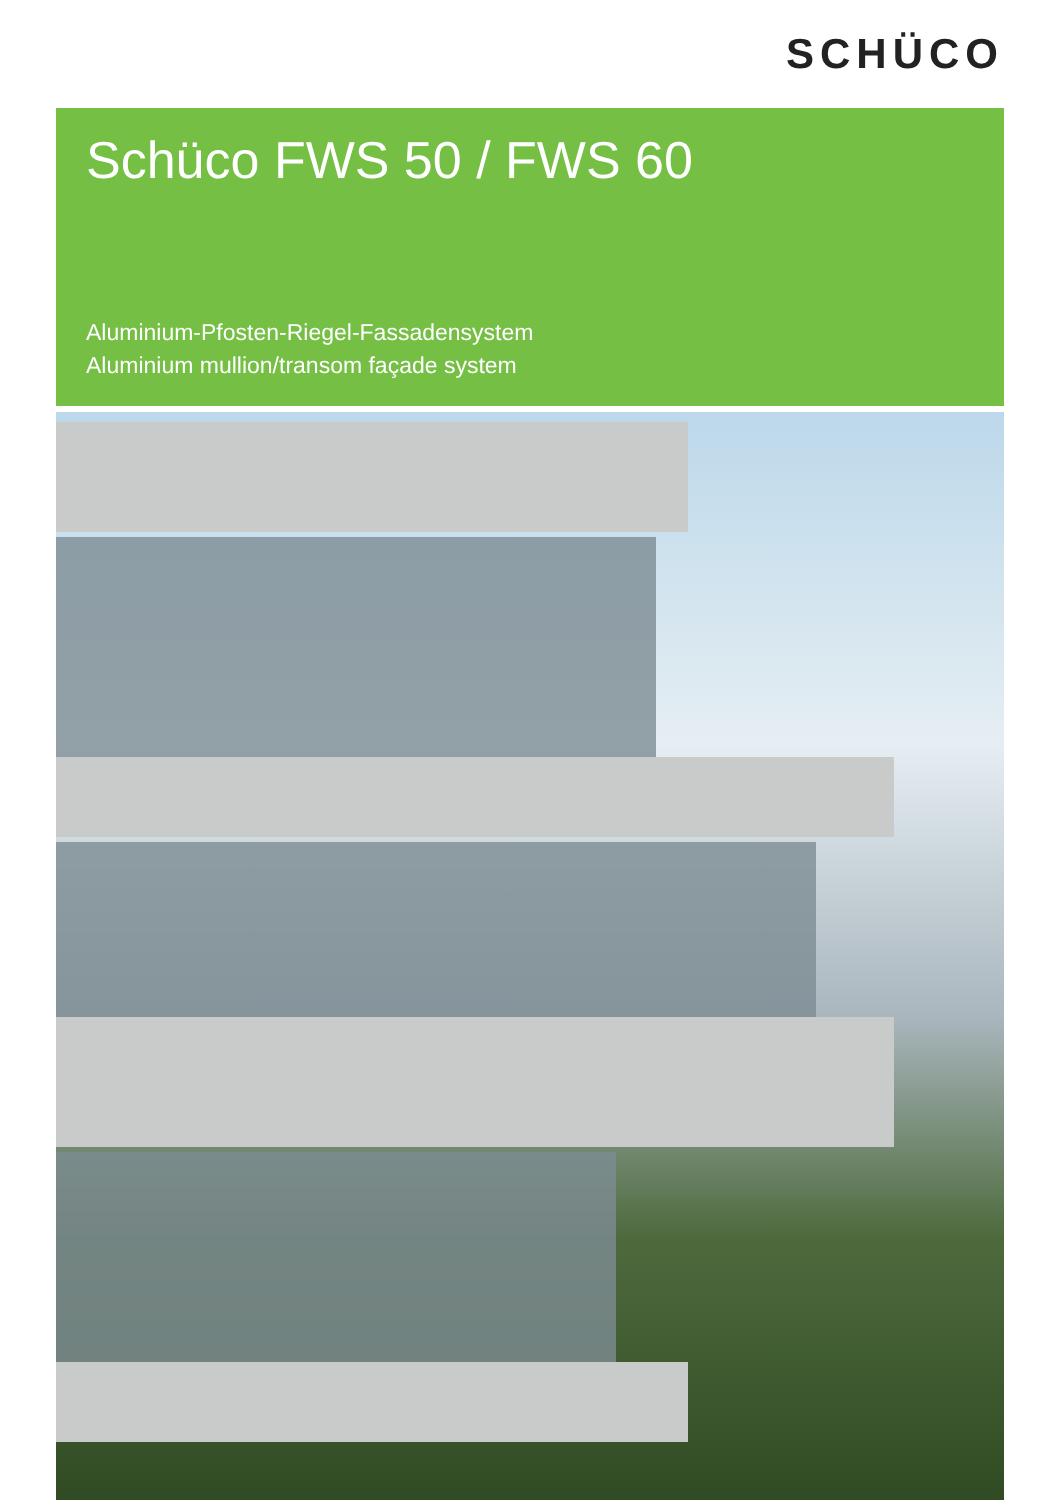SCHÜCO
Schüco FWS 50 / FWS 60
Aluminium-Pfosten-Riegel-Fassadensystem
Aluminium mullion/transom façade system